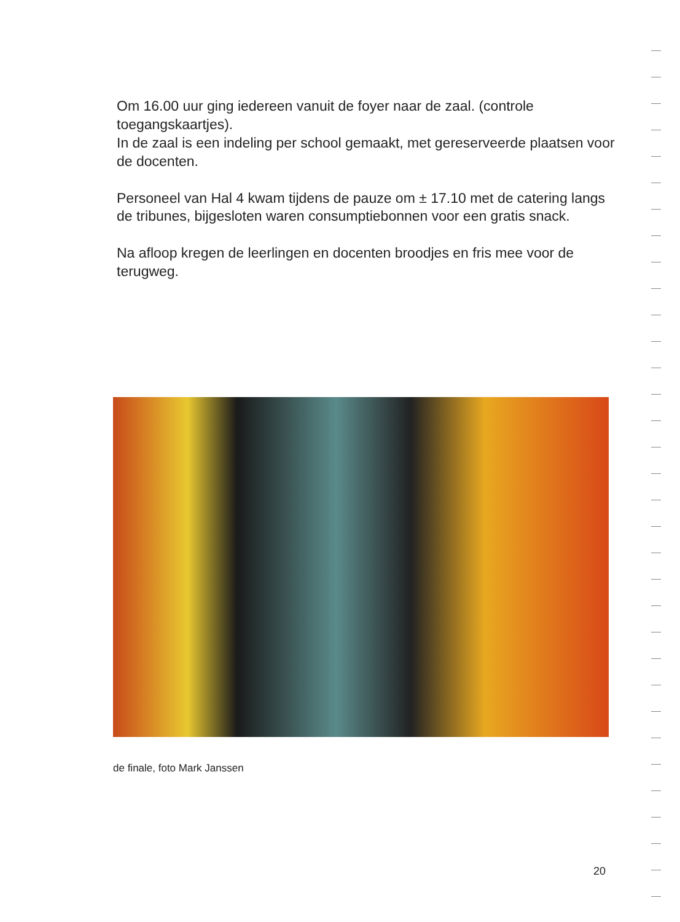Om 16.00 uur ging iedereen vanuit de foyer naar de zaal. (controle toegangskaartjes).
In de zaal is een indeling per school gemaakt, met gereserveerde plaatsen voor de docenten.
Personeel van Hal 4 kwam tijdens de pauze om ± 17.10 met de catering langs de tribunes, bijgesloten waren consumptiebonnen voor een gratis snack.
Na afloop kregen de leerlingen en docenten broodjes en fris mee voor de terugweg.
de finale, foto Mark Janssen
20